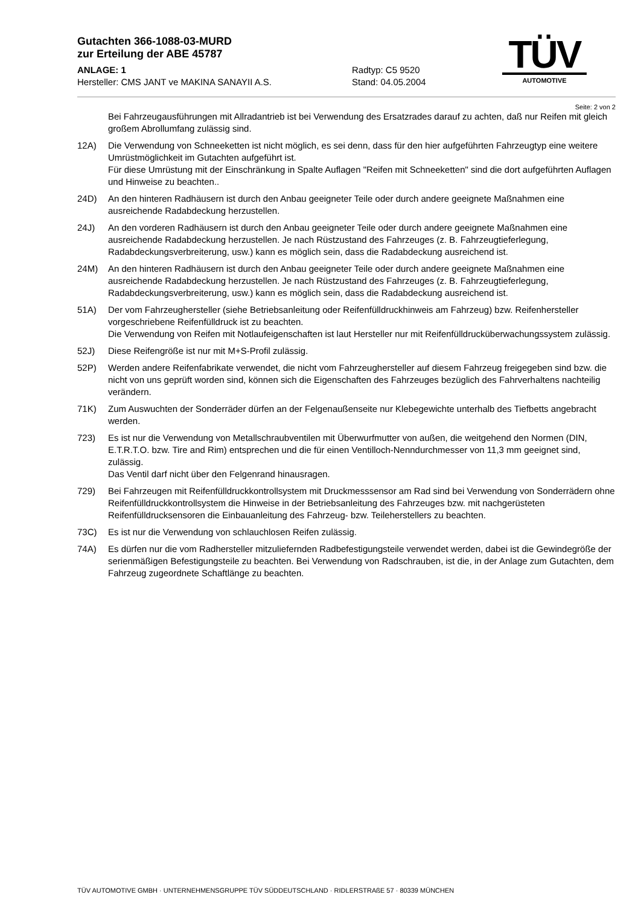Gutachten 366-1088-03-MURD
zur Erteilung der ABE 45787
TÜV
AUTOMOTIVE
ANLAGE: 1
Hersteller: CMS JANT ve MAKINA SANAYII A.S.
Radtyp: C5 9520
Stand: 04.05.2004
Seite: 2 von 2
Bei Fahrzeugausführungen mit Allradantrieb ist bei Verwendung des Ersatzrades darauf zu achten, daß nur Reifen mit gleich großem Abrollumfang zulässig sind.
12A) Die Verwendung von Schneeketten ist nicht möglich, es sei denn, dass für den hier aufgeführten Fahrzeugtyp eine weitere Umrüstmöglichkeit im Gutachten aufgeführt ist.
Für diese Umrüstung mit der Einschränkung in Spalte Auflagen "Reifen mit Schneeketten" sind die dort aufgeführten Auflagen und Hinweise zu beachten..
24D) An den hinteren Radhäusern ist durch den Anbau geeigneter Teile oder durch andere geeignete Maßnahmen eine ausreichende Radabdeckung herzustellen.
24J) An den vorderen Radhäusern ist durch den Anbau geeigneter Teile oder durch andere geeignete Maßnahmen eine ausreichende Radabdeckung herzustellen. Je nach Rüstzustand des Fahrzeuges (z. B. Fahrzeugtieferlegung, Radabdeckungsverbreiterung, usw.) kann es möglich sein, dass die Radabdeckung ausreichend ist.
24M) An den hinteren Radhäusern ist durch den Anbau geeigneter Teile oder durch andere geeignete Maßnahmen eine ausreichende Radabdeckung herzustellen. Je nach Rüstzustand des Fahrzeuges (z. B. Fahrzeugtieferlegung, Radabdeckungsverbreiterung, usw.) kann es möglich sein, dass die Radabdeckung ausreichend ist.
51A) Der vom Fahrzeughersteller (siehe Betriebsanleitung oder Reifenfülldruckhinweis am Fahrzeug) bzw. Reifenhersteller vorgeschriebene Reifenfülldruck ist zu beachten.
Die Verwendung von Reifen mit Notlaufeigenschaften ist laut Hersteller nur mit Reifenfülldrucküberwachungssystem zulässig.
52J) Diese Reifengröße ist nur mit M+S-Profil zulässig.
52P) Werden andere Reifenfabrikate verwendet, die nicht vom Fahrzeughersteller auf diesem Fahrzeug freigegeben sind bzw. die nicht von uns geprüft worden sind, können sich die Eigenschaften des Fahrzeuges bezüglich des Fahrverhaltens nachteilig verändern.
71K) Zum Auswuchten der Sonderräder dürfen an der Felgenaußenseite nur Klebegewichte unterhalb des Tiefbetts angebracht werden.
723) Es ist nur die Verwendung von Metallschraubventilen mit Überwurfmutter von außen, die weitgehend den Normen (DIN, E.T.R.T.O. bzw. Tire and Rim) entsprechen und die für einen Ventilloch-Nenndurchmesser von 11,3 mm geeignet sind, zulässig.
Das Ventil darf nicht über den Felgenrand hinausragen.
729) Bei Fahrzeugen mit Reifenfülldruckkontrollsystem mit Druckmesssensor am Rad sind bei Verwendung von Sonderrädern ohne Reifenfülldruckkontrollsystem die Hinweise in der Betriebsanleitung des Fahrzeuges bzw. mit nachgerüsteten Reifenfülldrucksensoren die Einbauanleitung des Fahrzeug- bzw. Teileherstellers zu beachten.
73C) Es ist nur die Verwendung von schlauchlosen Reifen zulässig.
74A) Es dürfen nur die vom Radhersteller mitzuliefernden Radbefestigungsteile verwendet werden, dabei ist die Gewindegröße der serienmäßigen Befestigungsteile zu beachten. Bei Verwendung von Radschrauben, ist die, in der Anlage zum Gutachten, dem Fahrzeug zugeordnete Schaftlänge zu beachten.
TÜV AUTOMOTIVE GMBH · UNTERNEHMENSGRUPPE TÜV SÜDDEUTSCHLAND · RIDLERSTRAßE 57 · 80339 MÜNCHEN